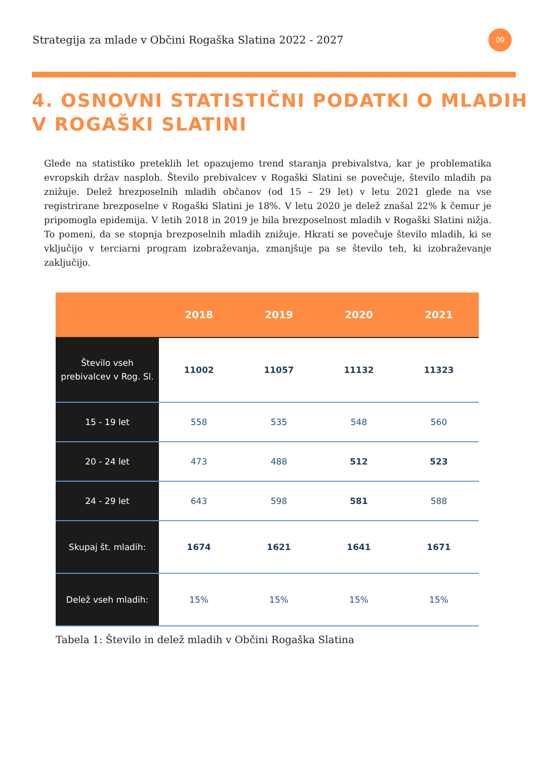Strategija za mlade v Občini Rogaška Slatina 2022 - 2027
09
4. OSNOVNI STATISTIČNI PODATKI O MLADIH V ROGAŠKI SLATINI
Glede na statistiko preteklih let opazujemo trend staranja prebivalstva, kar je problematika evropskih držav nasploh. Število prebivalcev v Rogaški Slatini se povečuje, število mladih pa znižuje. Delež brezposelnih mladih občanov (od 15 – 29 let) v letu 2021 glede na vse registrirane brezposelne v Rogaški Slatini je 18%. V letu 2020 je delež znašal 22% k čemur je pripomogla epidemija. V letih 2018 in 2019 je bila brezposelnost mladih v Rogaški Slatini nižja. To pomeni, da se stopnja brezposelnih mladih znižuje. Hkrati se povečuje število mladih, ki se vključijo v terciarni program izobraževanja, zmanjšuje pa se število teh, ki izobraževanje zaključijo.
| | 2018 | 2019 | 2020 | 2021 |
| --- | --- | --- | --- | --- |
| Število vseh prebivalcev v Rog. Sl. | 11002 | 11057 | 11132 | 11323 |
| 15 - 19 let | 558 | 535 | 548 | 560 |
| 20 - 24 let | 473 | 488 | 512 | 523 |
| 24 - 29 let | 643 | 598 | 581 | 588 |
| Skupaj št. mladih: | 1674 | 1621 | 1641 | 1671 |
| Delež vseh mladih: | 15% | 15% | 15% | 15% |
Tabela 1: Število in delež mladih v Občini Rogaška Slatina